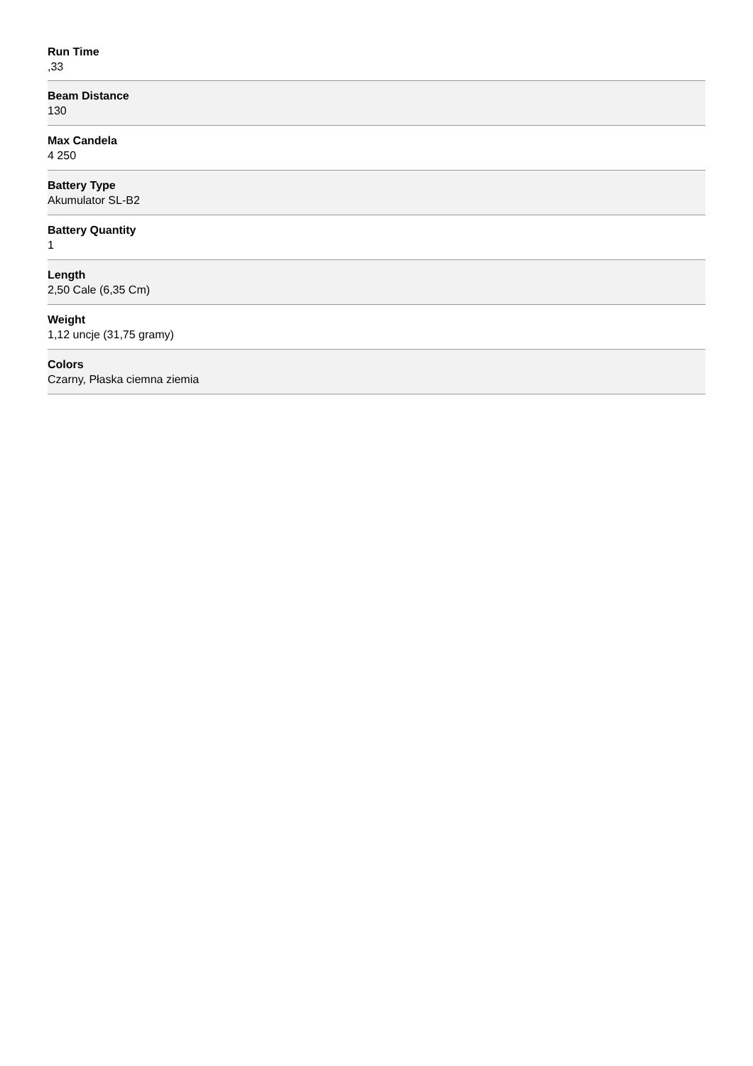Run Time
,33
Beam Distance
130
Max Candela
4 250
Battery Type
Akumulator SL-B2
Battery Quantity
1
Length
2,50 Cale (6,35 Cm)
Weight
1,12 uncje (31,75 gramy)
Colors
Czarny, Płaska ciemna ziemia